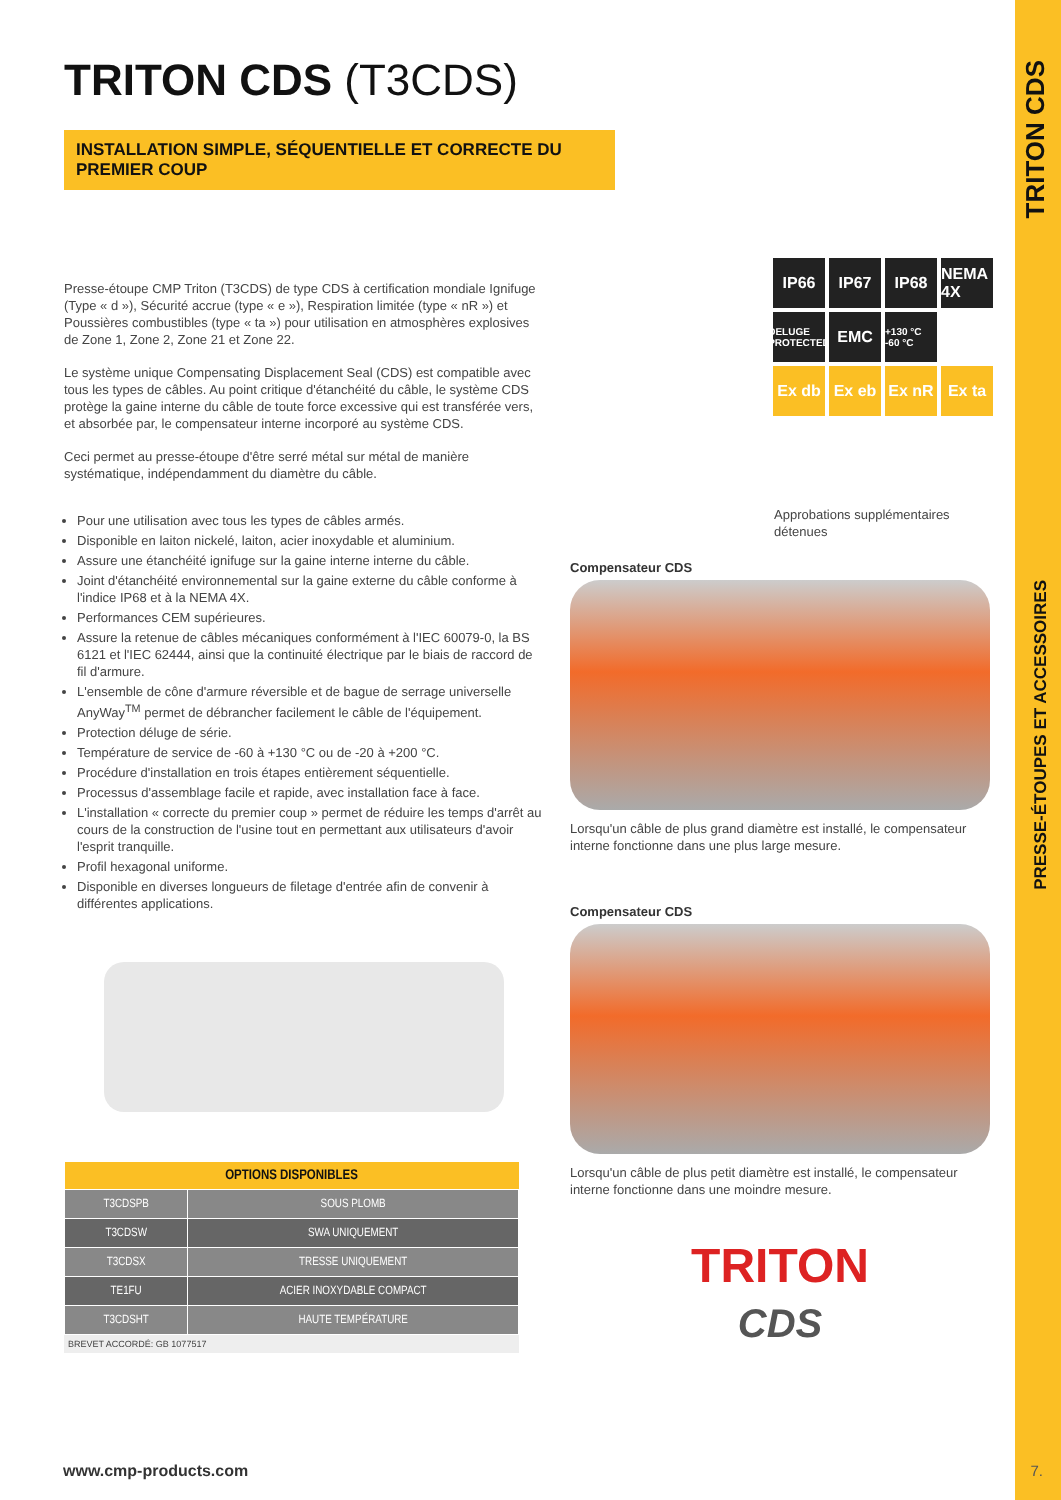TRITON CDS
PRESSE-ÉTOUPES ET ACCESSOIRES
TRITON CDS (T3CDS)
INSTALLATION SIMPLE, SÉQUENTIELLE ET CORRECTE DU PREMIER COUP
Presse-étoupe CMP Triton (T3CDS) de type CDS à certification mondiale Ignifuge (Type « d »), Sécurité accrue (type « e »), Respiration limitée (type « nR ») et Poussières combustibles (type « ta ») pour utilisation en atmosphères explosives de Zone 1, Zone 2, Zone 21 et Zone 22.
Le système unique Compensating Displacement Seal (CDS) est compatible avec tous les types de câbles. Au point critique d'étanchéité du câble, le système CDS protège la gaine interne du câble de toute force excessive qui est transférée vers, et absorbée par, le compensateur interne incorporé au système CDS.
Ceci permet au presse-étoupe d'être serré métal sur métal de manière systématique, indépendamment du diamètre du câble.
Pour une utilisation avec tous les types de câbles armés.
Disponible en laiton nickelé, laiton, acier inoxydable et aluminium.
Assure une étanchéité ignifuge sur la gaine interne interne du câble.
Joint d'étanchéité environnemental sur la gaine externe du câble conforme à l'indice IP68 et à la NEMA 4X.
Performances CEM supérieures.
Assure la retenue de câbles mécaniques conformément à l'IEC 60079-0, la BS 6121 et l'IEC 62444, ainsi que la continuité électrique par le biais de raccord de fil d'armure.
L'ensemble de cône d'armure réversible et de bague de serrage universelle AnyWay<sup>TM</sup> permet de débrancher facilement le câble de l'équipement.
Protection déluge de série.
Température de service de -60 à +130 °C ou de -20 à +200 °C.
Procédure d'installation en trois étapes entièrement séquentielle.
Processus d'assemblage facile et rapide, avec installation face à face.
L'installation « correcte du premier coup » permet de réduire les temps d'arrêt au cours de la construction de l'usine tout en permettant aux utilisateurs d'avoir l'esprit tranquille.
Profil hexagonal uniforme.
Disponible en diverses longueurs de filetage d'entrée afin de convenir à différentes applications.
| OPTIONS DISPONIBLES | |
| --- | --- |
| T3CDSPB | SOUS PLOMB |
| T3CDSW | SWA UNIQUEMENT |
| T3CDSX | TRESSE UNIQUEMENT |
| TE1FU | ACIER INOXYDABLE COMPACT |
| T3CDSHT | HAUTE TEMPÉRATURE |
BREVET ACCORDÉ: GB 1077517
IP66
IP67
IP68
NEMA 4X
DELUGE PROTECTED
EMC
+130 °C -60 °C
Ex db
Ex eb
Ex nR
Ex ta
Approbations supplémentaires détenues
Compensateur CDS
Lorsqu'un câble de plus grand diamètre est installé, le compensateur interne fonctionne dans une plus large mesure.
Compensateur CDS
Lorsqu'un câble de plus petit diamètre est installé, le compensateur interne fonctionne dans une moindre mesure.
TRITON
CDS
www.cmp-products.com 7.